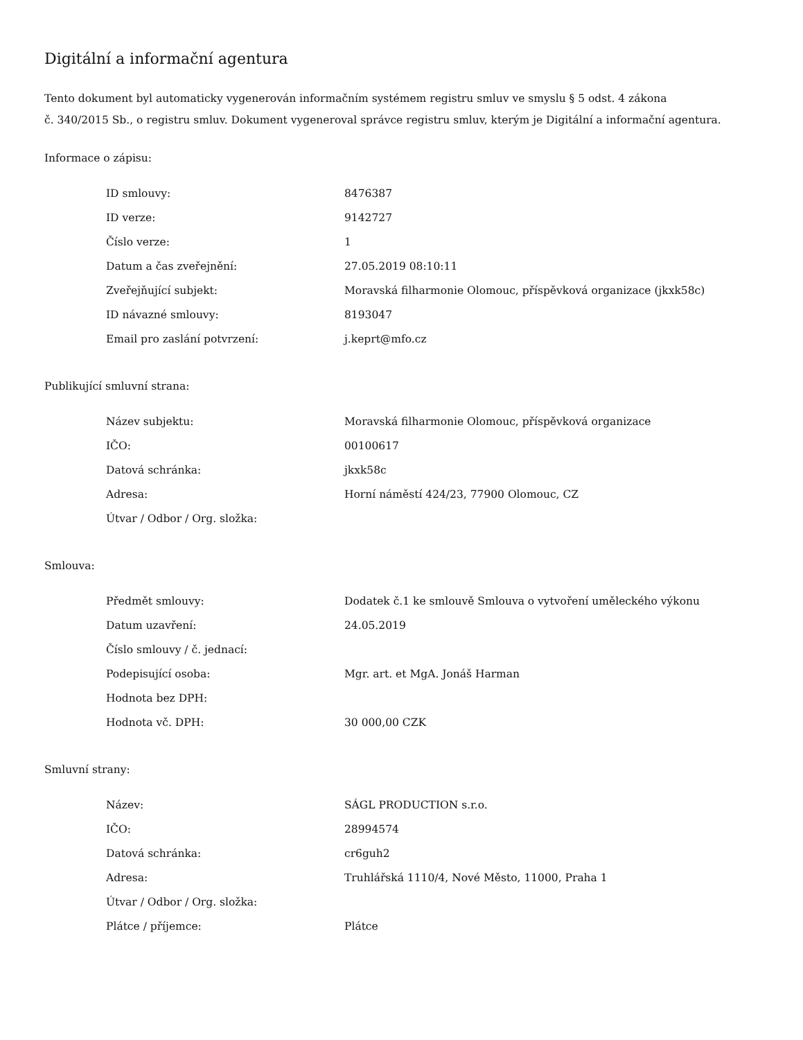Digitální a informační agentura
Tento dokument byl automaticky vygenerován informačním systémem registru smluv ve smyslu § 5 odst. 4 zákona
č. 340/2015 Sb., o registru smluv. Dokument vygeneroval správce registru smluv, kterým je Digitální a informační agentura.
Informace o zápisu:
| ID smlouvy: | 8476387 |
| ID verze: | 9142727 |
| Číslo verze: | 1 |
| Datum a čas zveřejnění: | 27.05.2019 08:10:11 |
| Zveřejňující subjekt: | Moravská filharmonie Olomouc, příspěvková organizace (jkxk58c) |
| ID návazné smlouvy: | 8193047 |
| Email pro zaslání potvrzení: | j.keprt@mfo.cz |
Publikující smluvní strana:
| Název subjektu: | Moravská filharmonie Olomouc, příspěvková organizace |
| IČO: | 00100617 |
| Datová schránka: | jkxk58c |
| Adresa: | Horní náměstí 424/23, 77900 Olomouc, CZ |
| Útvar / Odbor / Org. složka: | |
Smlouva:
| Předmět smlouvy: | Dodatek č.1 ke smlouvě Smlouva o vytvoření uměleckého výkonu |
| Datum uzavření: | 24.05.2019 |
| Číslo smlouvy / č. jednací: | |
| Podepisující osoba: | Mgr. art. et MgA. Jonáš Harman |
| Hodnota bez DPH: | |
| Hodnota vč. DPH: | 30 000,00 CZK |
Smluvní strany:
| Název: | SÁGL PRODUCTION s.r.o. |
| IČO: | 28994574 |
| Datová schránka: | cr6guh2 |
| Adresa: | Truhlářská 1110/4, Nové Město, 11000, Praha 1 |
| Útvar / Odbor / Org. složka: | |
| Plátce / příjemce: | Plátce |